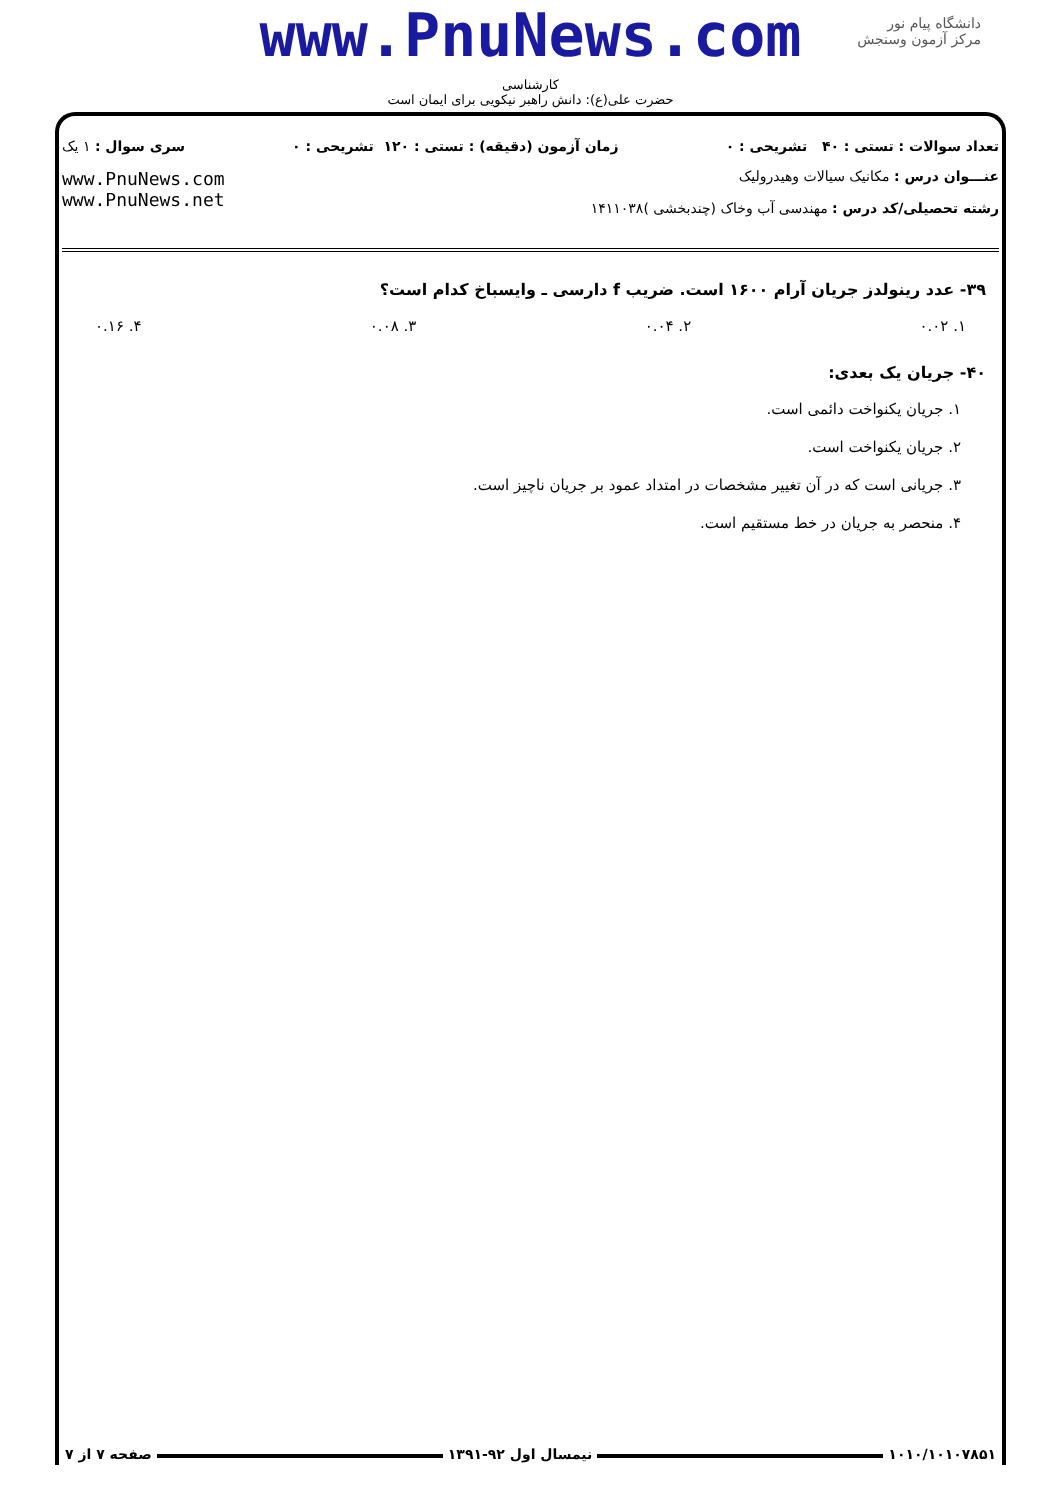www.PnuNews.com
دانشگاه پیام نور
مرکز آزمون وسنجش
کارشناسی
حضرت علی(ع): دانش راهبر نیکویی برای ایمان است
تعداد سوالات : تستی : ۴۰ تشریحی : ۰ زمان آزمون (دقیقه) : تستی : ۱۲۰ تشریحی : ۰ سری سوال : ۱ یک
عنـــوان درس : مکانیک سیالات وهیدرولیک
رشته تحصیلی/کد درس : مهندسی آب وخاک (چندبخشی )۱۴۱۱۰۳۸
www.PnuNews.com
www.PnuNews.net
۳۹- عدد رینولدز جریان آرام ۱۶۰۰ است. ضریب f دارسی ـ وایسباخ کدام است؟
۱. ۰.۰۲ ۲. ۰.۰۴ ۳. ۰.۰۸ ۴. ۰.۱۶
۴۰- جریان یک بعدی:
۱. جریان یکنواخت دائمی است.
۲. جریان یکنواخت است.
۳. جریانی است که در آن تغییر مشخصات در امتداد عمود بر جریان ناچیز است.
۴. منحصر به جریان در خط مستقیم است.
۱۰۱۰/۱۰۱۰۷۸۵۱ نیمسال اول ۹۲-۱۳۹۱ صفحه ۷ از ۷